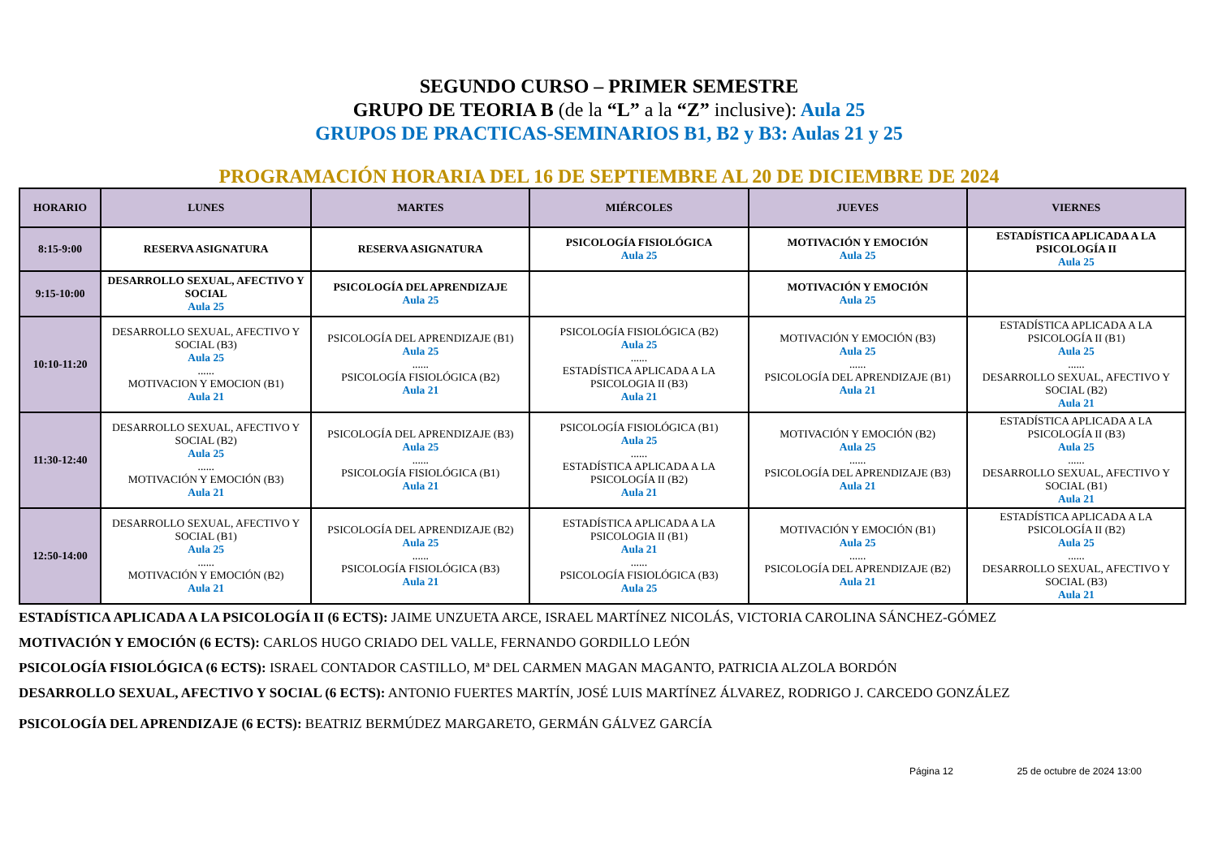SEGUNDO CURSO – PRIMER SEMESTRE
GRUPO DE TEORIA B (de la “L” a la “Z” inclusive): Aula 25
GRUPOS DE PRACTICAS-SEMINARIOS B1, B2 y B3: Aulas 21 y 25
PROGRAMACIÓN HORARIA DEL 16 DE SEPTIEMBRE AL 20 DE DICIEMBRE DE 2024
| HORARIO | LUNES | MARTES | MIÉRCOLES | JUEVES | VIERNES |
| --- | --- | --- | --- | --- | --- |
| 8:15-9:00 | RESERVA ASIGNATURA | RESERVA ASIGNATURA | PSICOLOGÍA FISIOLÓGICA Aula 25 | MOTIVACIÓN Y EMOCIÓN Aula 25 | ESTADÍSTICA APLICADA A LA PSICOLOGÍA II Aula 25 |
| 9:15-10:00 | DESARROLLO SEXUAL, AFECTIVO Y SOCIAL Aula 25 | PSICOLOGÍA DEL APRENDIZAJE Aula 25 | | MOTIVACIÓN Y EMOCIÓN Aula 25 | |
| 10:10-11:20 | DESARROLLO SEXUAL, AFECTIVO Y SOCIAL (B3) Aula 25 ...... MOTIVACION Y EMOCION (B1) Aula 21 | PSICOLOGÍA DEL APRENDIZAJE (B1) Aula 25 ...... PSICOLOGÍA FISIOLÓGICA (B2) Aula 21 | PSICOLOGÍA FISIOLÓGICA (B2) Aula 25 ...... ESTADÍSTICA APLICADA A LA PSICOLOGIA II (B3) Aula 21 | MOTIVACIÓN Y EMOCIÓN (B3) Aula 25 ...... PSICOLOGÍA DEL APRENDIZAJE (B1) Aula 21 | ESTADÍSTICA APLICADA A LA PSICOLOGÍA II (B1) Aula 25 ...... DESARROLLO SEXUAL, AFECTIVO Y SOCIAL (B2) Aula 21 |
| 11:30-12:40 | DESARROLLO SEXUAL, AFECTIVO Y SOCIAL (B2) Aula 25 ...... MOTIVACIÓN Y EMOCIÓN (B3) Aula 21 | PSICOLOGÍA DEL APRENDIZAJE (B3) Aula 25 ...... PSICOLOGÍA FISIOLÓGICA (B1) Aula 21 | PSICOLOGÍA FISIOLÓGICA (B1) Aula 25 ...... ESTADÍSTICA APLICADA A LA PSICOLOGÍA II (B2) Aula 21 | MOTIVACIÓN Y EMOCIÓN (B2) Aula 25 ...... PSICOLOGÍA DEL APRENDIZAJE (B3) Aula 21 | ESTADÍSTICA APLICADA A LA PSICOLOGÍA II (B3) Aula 25 ...... DESARROLLO SEXUAL, AFECTIVO Y SOCIAL (B1) Aula 21 |
| 12:50-14:00 | DESARROLLO SEXUAL, AFECTIVO Y SOCIAL (B1) Aula 25 ...... MOTIVACIÓN Y EMOCIÓN (B2) Aula 21 | PSICOLOGÍA DEL APRENDIZAJE (B2) Aula 25 ...... PSICOLOGÍA FISIOLÓGICA (B3) Aula 21 | ESTADÍSTICA APLICADA A LA PSICOLOGIA II (B1) Aula 21 ...... PSICOLOGÍA FISIOLÓGICA (B3) Aula 25 | MOTIVACIÓN Y EMOCIÓN (B1) Aula 25 ...... PSICOLOGÍA DEL APRENDIZAJE (B2) Aula 21 | ESTADÍSTICA APLICADA A LA PSICOLOGÍA II (B2) Aula 25 ...... DESARROLLO SEXUAL, AFECTIVO Y SOCIAL (B3) Aula 21 |
ESTADÍSTICA APLICADA A LA PSICOLOGÍA II (6 ECTS): JAIME UNZUETA ARCE, ISRAEL MARTÍNEZ NICOLÁS, VICTORIA CAROLINA SÁNCHEZ-GÓMEZ
MOTIVACIÓN Y EMOCIÓN (6 ECTS): CARLOS HUGO CRIADO DEL VALLE, FERNANDO GORDILLO LEÓN
PSICOLOGÍA FISIOLÓGICA (6 ECTS): ISRAEL CONTADOR CASTILLO, Mª DEL CARMEN MAGAN MAGANTO, PATRICIA ALZOLA BORDÓN
DESARROLLO SEXUAL, AFECTIVO Y SOCIAL (6 ECTS): ANTONIO FUERTES MARTÍN, JOSÉ LUIS MARTÍNEZ ÁLVAREZ, RODRIGO J. CARCEDO GONZÁLEZ
PSICOLOGÍA DEL APRENDIZAJE (6 ECTS): BEATRIZ BERMÚDEZ MARGARETO, GERMÁN GÁLVEZ GARCÍA
Página 12 25 de octubre de 2024 13:00